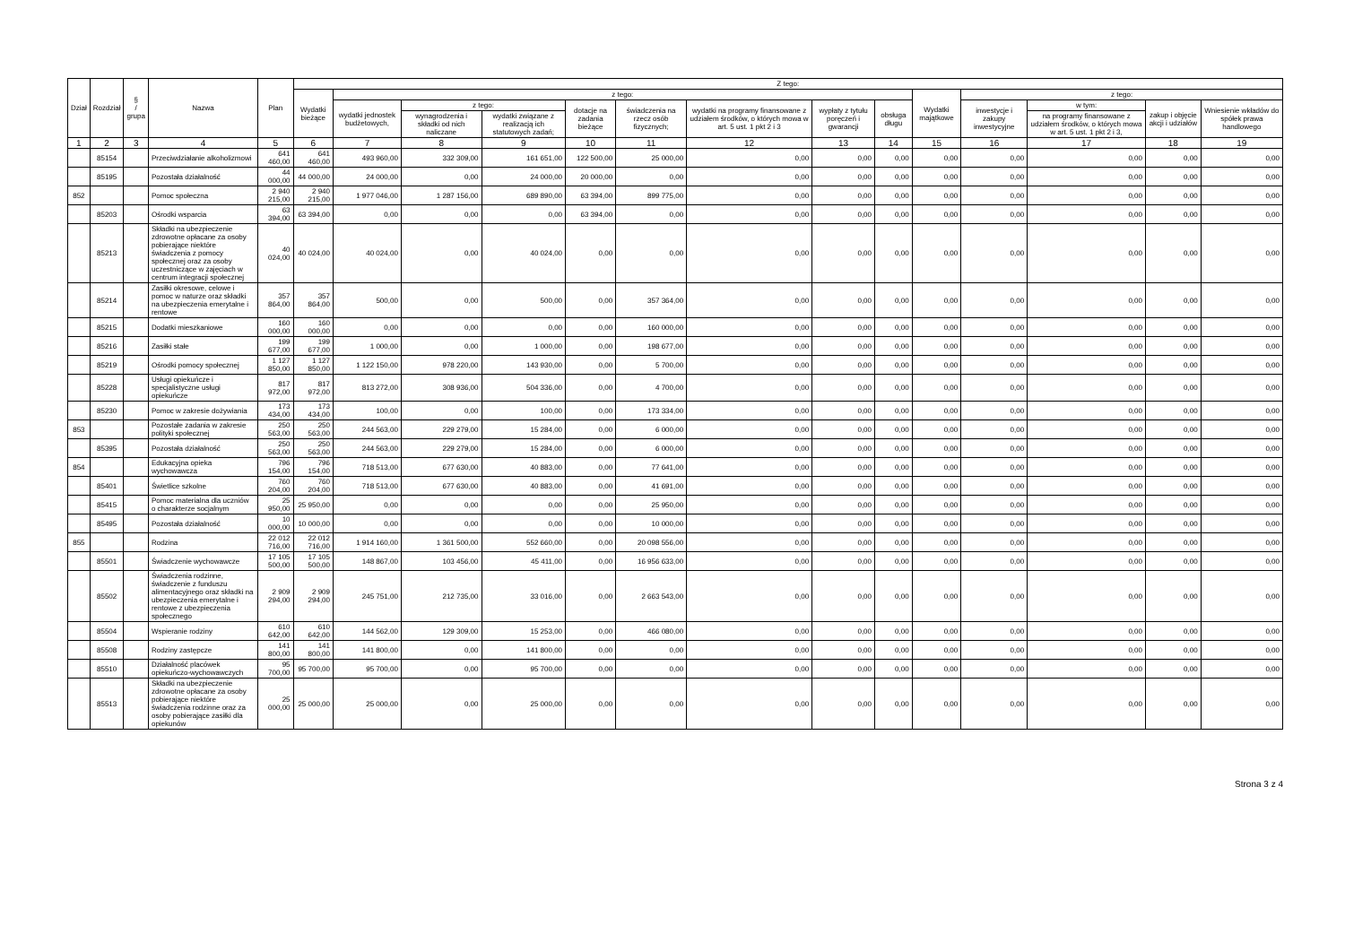| Dział | Rozdział | § / grupa | Nazwa | Plan | Z tego: | | | | | | | | | | | | | |
| --- | --- | --- | --- | --- | --- | --- | --- | --- | --- | --- | --- | --- | --- | --- | --- | --- | --- | --- |
| | | | | | Wydatki bieżące | z tego: | | | | | | | | Wydatki majątkowe | z tego: | | | |
| | | | | | | wydatki jednostek budżetowych, | z tego: | | dotacje na zadania bieżące | świadczenia na rzecz osób fizycznych; | wydatki na programy finansowane z udziałem środków, o których mowa w art. 5 ust. 1 pkt 2 i 3 | wypłaty z tytułu poręczeń i gwarancji | obsługa długu | | inwestycje i zakupy inwestycyjne | w tym: | zakup i objęcie akcji i udziałów | Wniesienie wkładów do spółek prawa handlowego |
| | | | | | | | wynagrodzenia i składki od nich naliczane | wydatki związane z realizacją ich statutowych zadań; | | | | | | | | na programy finansowane z udziałem środków, o których mowa w art. 5 ust. 1 pkt 2 i 3, | | |
| 1 | 2 | 3 | 4 | 5 | 6 | 7 | 8 | 9 | 10 | 11 | 12 | 13 | 14 | 15 | 16 | 17 | 18 | 19 |
| | 85154 | | Przeciwdziałanie alkoholizmowi | 641 460,00 | 641 460,00 | 493 960,00 | 332 309,00 | 161 651,00 | 122 500,00 | 25 000,00 | 0,00 | 0,00 | 0,00 | 0,00 | 0,00 | 0,00 | 0,00 | 0,00 |
| | 85195 | | Pozostała działalność | 44 000,00 | 44 000,00 | 24 000,00 | 0,00 | 24 000,00 | 20 000,00 | 0,00 | 0,00 | 0,00 | 0,00 | 0,00 | 0,00 | 0,00 | 0,00 | 0,00 |
| 852 | | | Pomoc społeczna | 2 940 215,00 | 2 940 215,00 | 1 977 046,00 | 1 287 156,00 | 689 890,00 | 63 394,00 | 899 775,00 | 0,00 | 0,00 | 0,00 | 0,00 | 0,00 | 0,00 | 0,00 | 0,00 |
| | 85203 | | Ośrodki wsparcia | 63 394,00 | 63 394,00 | 0,00 | 0,00 | 0,00 | 63 394,00 | 0,00 | 0,00 | 0,00 | 0,00 | 0,00 | 0,00 | 0,00 | 0,00 | 0,00 |
| | 85213 | | Składki na ubezpieczenie zdrowotne opłacane za osoby pobierające niektóre świadczenia z pomocy społecznej oraz za osoby uczestniczące w zajęciach w centrum integracji społecznej | 40 024,00 | 40 024,00 | 40 024,00 | 0,00 | 40 024,00 | 0,00 | 0,00 | 0,00 | 0,00 | 0,00 | 0,00 | 0,00 | 0,00 | 0,00 | 0,00 |
| | 85214 | | Zasiłki okresowe, celowe i pomoc w naturze oraz składki na ubezpieczenia emerytalne i rentowe | 357 864,00 | 357 864,00 | 500,00 | 0,00 | 500,00 | 0,00 | 357 364,00 | 0,00 | 0,00 | 0,00 | 0,00 | 0,00 | 0,00 | 0,00 | 0,00 |
| | 85215 | | Dodatki mieszkaniowe | 160 000,00 | 160 000,00 | 0,00 | 0,00 | 0,00 | 0,00 | 160 000,00 | 0,00 | 0,00 | 0,00 | 0,00 | 0,00 | 0,00 | 0,00 | 0,00 |
| | 85216 | | Zasiłki stałe | 199 677,00 | 199 677,00 | 1 000,00 | 0,00 | 1 000,00 | 0,00 | 198 677,00 | 0,00 | 0,00 | 0,00 | 0,00 | 0,00 | 0,00 | 0,00 | 0,00 |
| | 85219 | | Ośrodki pomocy społecznej | 1 127 850,00 | 1 127 850,00 | 1 122 150,00 | 978 220,00 | 143 930,00 | 0,00 | 5 700,00 | 0,00 | 0,00 | 0,00 | 0,00 | 0,00 | 0,00 | 0,00 | 0,00 |
| | 85228 | | Usługi opiekuńcze i specjalistyczne usługi opiekuńcze | 817 972,00 | 817 972,00 | 813 272,00 | 308 936,00 | 504 336,00 | 0,00 | 4 700,00 | 0,00 | 0,00 | 0,00 | 0,00 | 0,00 | 0,00 | 0,00 | 0,00 |
| | 85230 | | Pomoc w zakresie dożywiania | 173 434,00 | 173 434,00 | 100,00 | 0,00 | 100,00 | 0,00 | 173 334,00 | 0,00 | 0,00 | 0,00 | 0,00 | 0,00 | 0,00 | 0,00 | 0,00 |
| 853 | | | Pozostałe zadania w zakresie polityki społecznej | 250 563,00 | 250 563,00 | 244 563,00 | 229 279,00 | 15 284,00 | 0,00 | 6 000,00 | 0,00 | 0,00 | 0,00 | 0,00 | 0,00 | 0,00 | 0,00 | 0,00 |
| | 85395 | | Pozostała działalność | 250 563,00 | 250 563,00 | 244 563,00 | 229 279,00 | 15 284,00 | 0,00 | 6 000,00 | 0,00 | 0,00 | 0,00 | 0,00 | 0,00 | 0,00 | 0,00 | 0,00 |
| 854 | | | Edukacyjna opieka wychowawcza | 796 154,00 | 796 154,00 | 718 513,00 | 677 630,00 | 40 883,00 | 0,00 | 77 641,00 | 0,00 | 0,00 | 0,00 | 0,00 | 0,00 | 0,00 | 0,00 | 0,00 |
| | 85401 | | Świetlice szkolne | 760 204,00 | 760 204,00 | 718 513,00 | 677 630,00 | 40 883,00 | 0,00 | 41 691,00 | 0,00 | 0,00 | 0,00 | 0,00 | 0,00 | 0,00 | 0,00 | 0,00 |
| | 85415 | | Pomoc materialna dla uczniów o charakterze socjalnym | 25 950,00 | 25 950,00 | 0,00 | 0,00 | 0,00 | 0,00 | 25 950,00 | 0,00 | 0,00 | 0,00 | 0,00 | 0,00 | 0,00 | 0,00 | 0,00 |
| | 85495 | | Pozostała działalność | 10 000,00 | 10 000,00 | 0,00 | 0,00 | 0,00 | 0,00 | 10 000,00 | 0,00 | 0,00 | 0,00 | 0,00 | 0,00 | 0,00 | 0,00 | 0,00 |
| 855 | | | Rodzina | 22 012 716,00 | 22 012 716,00 | 1 914 160,00 | 1 361 500,00 | 552 660,00 | 0,00 | 20 098 556,00 | 0,00 | 0,00 | 0,00 | 0,00 | 0,00 | 0,00 | 0,00 | 0,00 |
| | 85501 | | Świadczenie wychowawcze | 17 105 500,00 | 17 105 500,00 | 148 867,00 | 103 456,00 | 45 411,00 | 0,00 | 16 956 633,00 | 0,00 | 0,00 | 0,00 | 0,00 | 0,00 | 0,00 | 0,00 | 0,00 |
| | 85502 | | Świadczenia rodzinne, świadczenie z funduszu alimentacyjnego oraz składki na ubezpieczenia emerytalne i rentowe z ubezpieczenia społecznego | 2 909 294,00 | 2 909 294,00 | 245 751,00 | 212 735,00 | 33 016,00 | 0,00 | 2 663 543,00 | 0,00 | 0,00 | 0,00 | 0,00 | 0,00 | 0,00 | 0,00 | 0,00 |
| | 85504 | | Wspieranie rodziny | 610 642,00 | 610 642,00 | 144 562,00 | 129 309,00 | 15 253,00 | 0,00 | 466 080,00 | 0,00 | 0,00 | 0,00 | 0,00 | 0,00 | 0,00 | 0,00 | 0,00 |
| | 85508 | | Rodziny zastępcze | 141 800,00 | 141 800,00 | 141 800,00 | 0,00 | 141 800,00 | 0,00 | 0,00 | 0,00 | 0,00 | 0,00 | 0,00 | 0,00 | 0,00 | 0,00 | 0,00 |
| | 85510 | | Działalność placówek opiekuńczo-wychowawczych | 95 700,00 | 95 700,00 | 95 700,00 | 0,00 | 95 700,00 | 0,00 | 0,00 | 0,00 | 0,00 | 0,00 | 0,00 | 0,00 | 0,00 | 0,00 | 0,00 |
| | 85513 | | Składki na ubezpieczenie zdrowotne opłacane za osoby pobierające niektóre świadczenia rodzinne oraz za osoby pobierające zasiłki dla opiekunów | 25 000,00 | 25 000,00 | 25 000,00 | 0,00 | 25 000,00 | 0,00 | 0,00 | 0,00 | 0,00 | 0,00 | 0,00 | 0,00 | 0,00 | 0,00 | 0,00 |
Strona 3 z 4